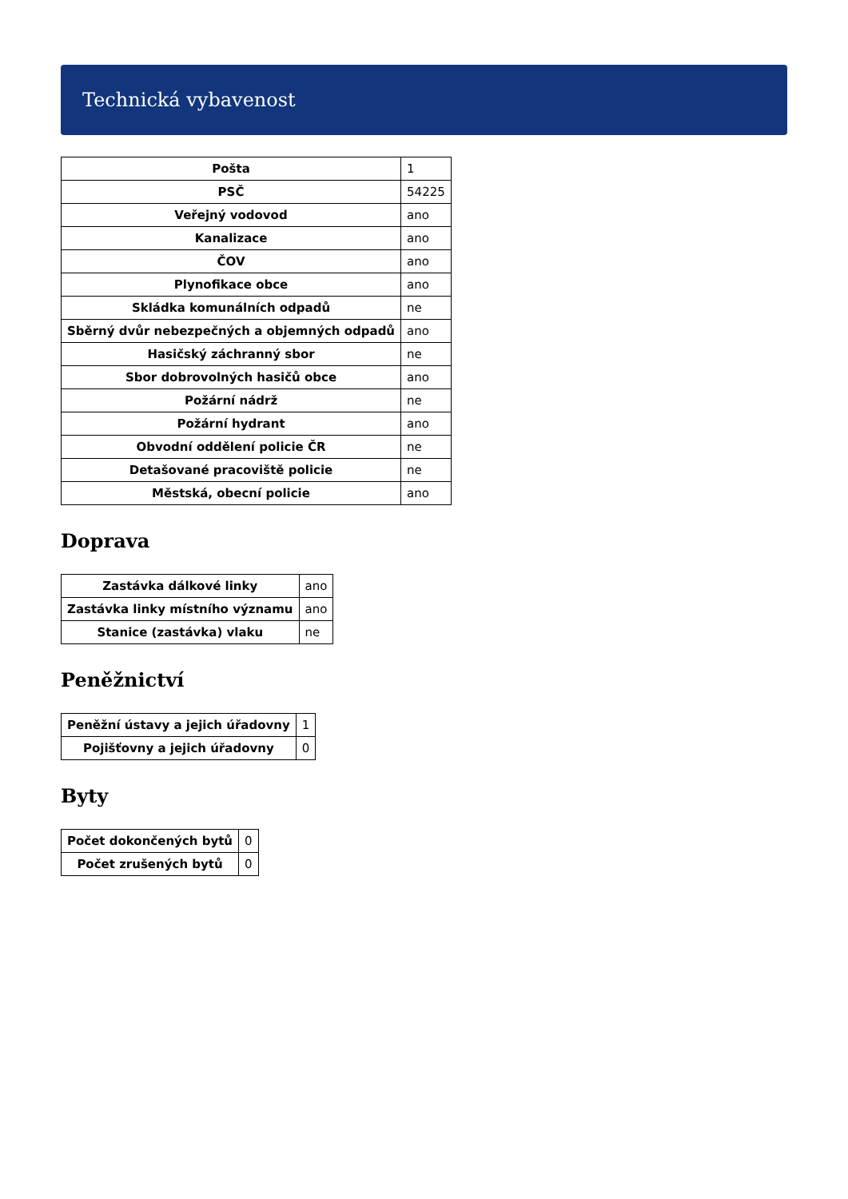Technická vybavenost
| Pošta | 1 |
| PSČ | 54225 |
| Veřejný vodovod | ano |
| Kanalizace | ano |
| ČOV | ano |
| Plynofikace obce | ano |
| Skládka komunálních odpadů | ne |
| Sběrný dvůr nebezpečných a objemných odpadů | ano |
| Hasičský záchranný sbor | ne |
| Sbor dobrovolných hasičů obce | ano |
| Požární nádrž | ne |
| Požární hydrant | ano |
| Obvodní oddělení policie ČR | ne |
| Detašované pracoviště policie | ne |
| Městská, obecní policie | ano |
Doprava
| Zastávka dálkové linky | ano |
| Zastávka linky místního významu | ano |
| Stanice (zastávka) vlaku | ne |
Peněžnictví
| Peněžní ústavy a jejich úřadovny | 1 |
| Pojišťovny a jejich úřadovny | 0 |
Byty
| Počet dokončených bytů | 0 |
| Počet zrušených bytů | 0 |